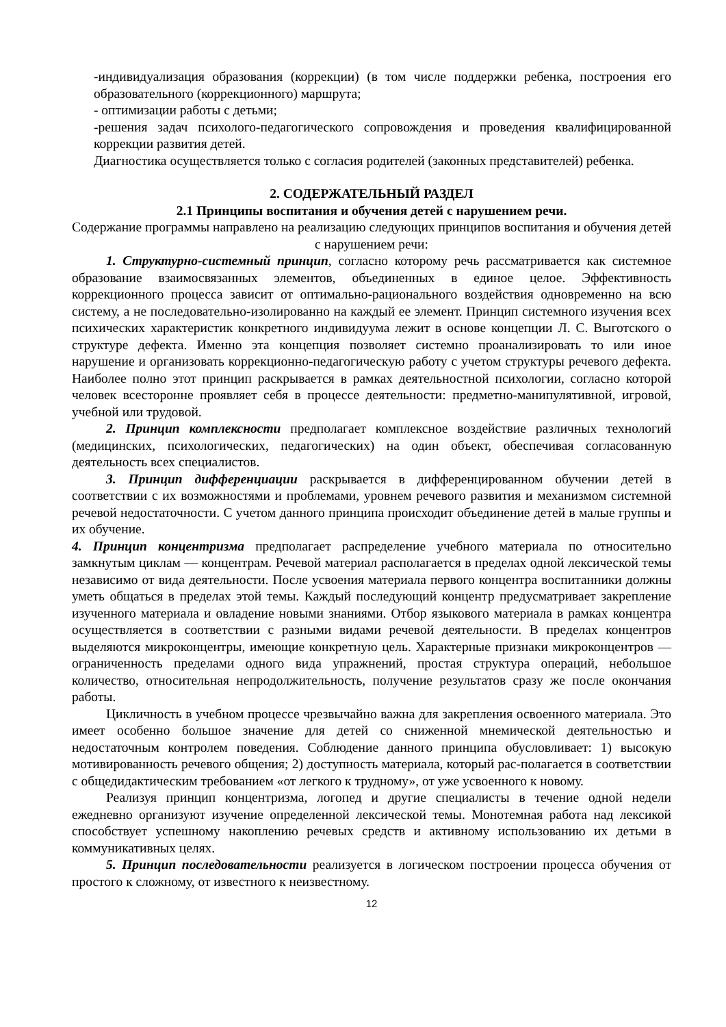-индивидуализация образования (коррекции) (в том числе поддержки ребенка, построения его образовательного (коррекционного) маршрута;
- оптимизации работы с детьми;
-решения задач психолого-педагогического сопровождения и проведения квалифицированной коррекции развития детей.
Диагностика осуществляется только с согласия родителей (законных представителей) ребенка.
2. СОДЕРЖАТЕЛЬНЫЙ РАЗДЕЛ
2.1 Принципы воспитания и обучения детей с нарушением речи.
Содержание программы направлено на реализацию следующих принципов воспитания и обучения детей с нарушением речи:
1. Структурно-системный принцип, согласно которому речь рассматривается как системное образование взаимосвязанных элементов, объединенных в единое целое. Эффективность коррекционного процесса зависит от оптимально-рационального воздействия одновременно на всю систему, а не последовательно-изолированно на каждый ее элемент. Принцип системного изучения всех психических характеристик конкретного индивидуума лежит в основе концепции Л. С. Выготского о структуре дефекта. Именно эта концепция позволяет системно проанализировать то или иное нарушение и организовать коррекционно-педагогическую работу с учетом структуры речевого дефекта. Наиболее полно этот принцип раскрывается в рамках деятельностной психологии, согласно которой человек всесторонне проявляет себя в процессе деятельности: предметно-манипулятивной, игровой, учебной или трудовой.
2. Принцип комплексности предполагает комплексное воздействие различных технологий (медицинских, психологических, педагогических) на один объект, обеспечивая согласованную деятельность всех специалистов.
3. Принцип дифференциации раскрывается в дифференцированном обучении детей в соответствии с их возможностями и проблемами, уровнем речевого развития и механизмом системной речевой недостаточности. С учетом данного принципа происходит объединение детей в малые группы и их обучение.
4. Принцип концентризма предполагает распределение учебного материала по относительно замкнутым циклам — концентрам. Речевой материал располагается в пределах одной лексической темы независимо от вида деятельности. После усвоения материала первого концентра воспитанники должны уметь общаться в пределах этой темы. Каждый последующий концентр предусматривает закрепление изученного материала и овладение новыми знаниями. Отбор языкового материала в рамках концентра осуществляется в соответствии с разными видами речевой деятельности. В пределах концентров выделяются микроконцентры, имеющие конкретную цель. Характерные признаки микроконцентров — ограниченность пределами одного вида упражнений, простая структура операций, небольшое количество, относительная непродолжительность, получение результатов сразу же после окончания работы.
Цикличность в учебном процессе чрезвычайно важна для закрепления освоенного материала. Это имеет особенно большое значение для детей со сниженной мнемической деятельностью и недостаточным контролем поведения. Соблюдение данного принципа обусловливает: 1) высокую мотивированность речевого общения; 2) доступность материала, который рас-полагается в соответствии с общедидактическим требованием «от легкого к трудному», от уже усвоенного к новому.
Реализуя принцип концентризма, логопед и другие специалисты в течение одной недели ежедневно организуют изучение определенной лексической темы. Монотемная работа над лексикой способствует успешному накоплению речевых средств и активному использованию их детьми в коммуникативных целях.
5. Принцип последовательности реализуется в логическом построении процесса обучения от простого к сложному, от известного к неизвестному.
12